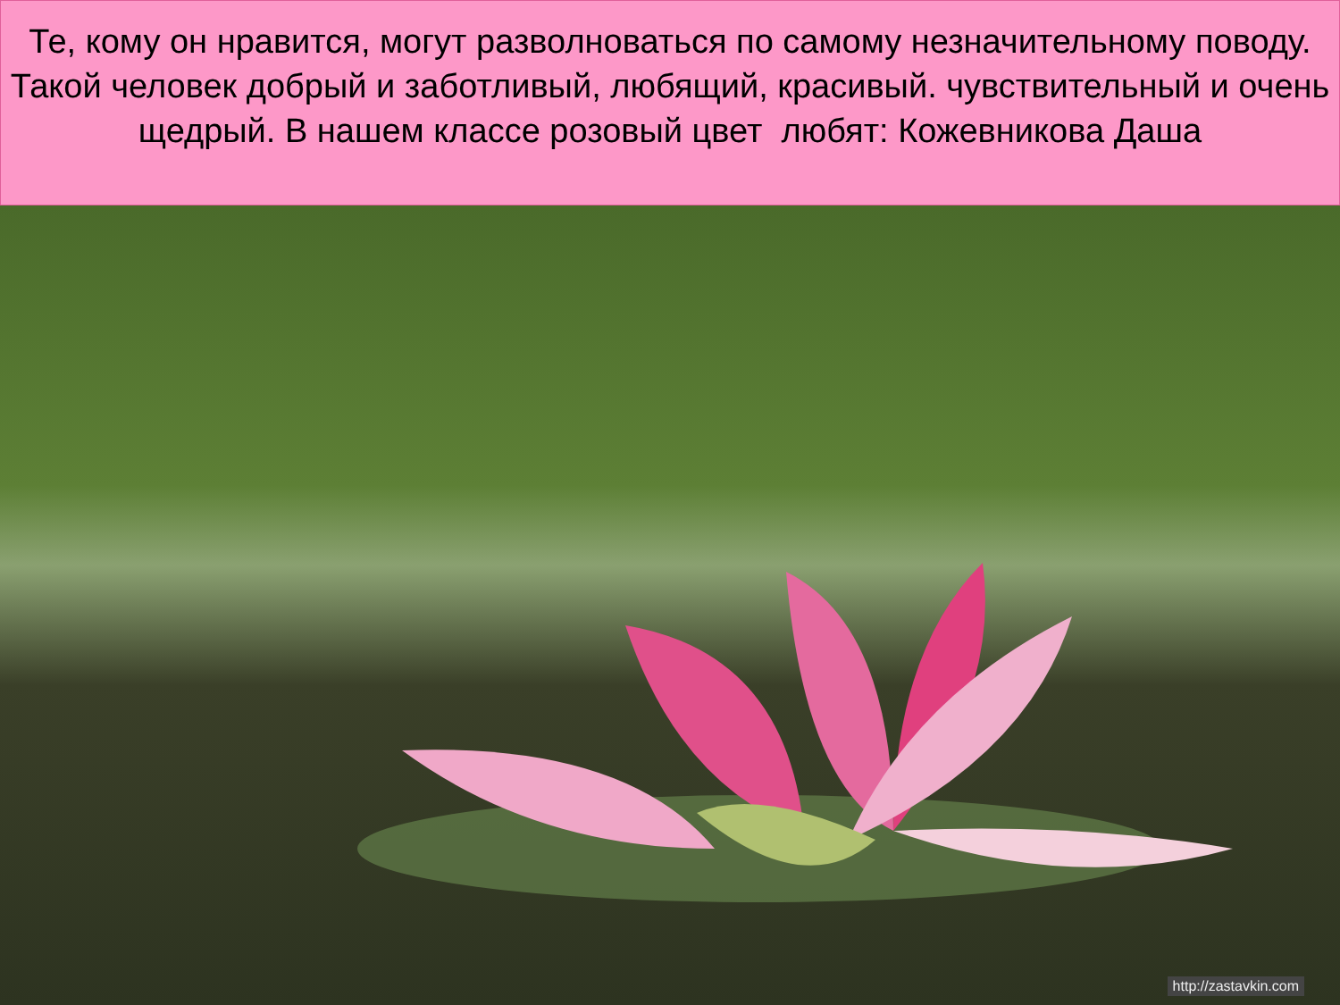Те, кому он нравится, могут разволноваться по самому незначительному поводу. Такой человек добрый и заботливый, любящий, красивый. чувствительный и очень щедрый. В нашем классе розовый цвет любят: Кожевникова Даша
http://zastavkin.com